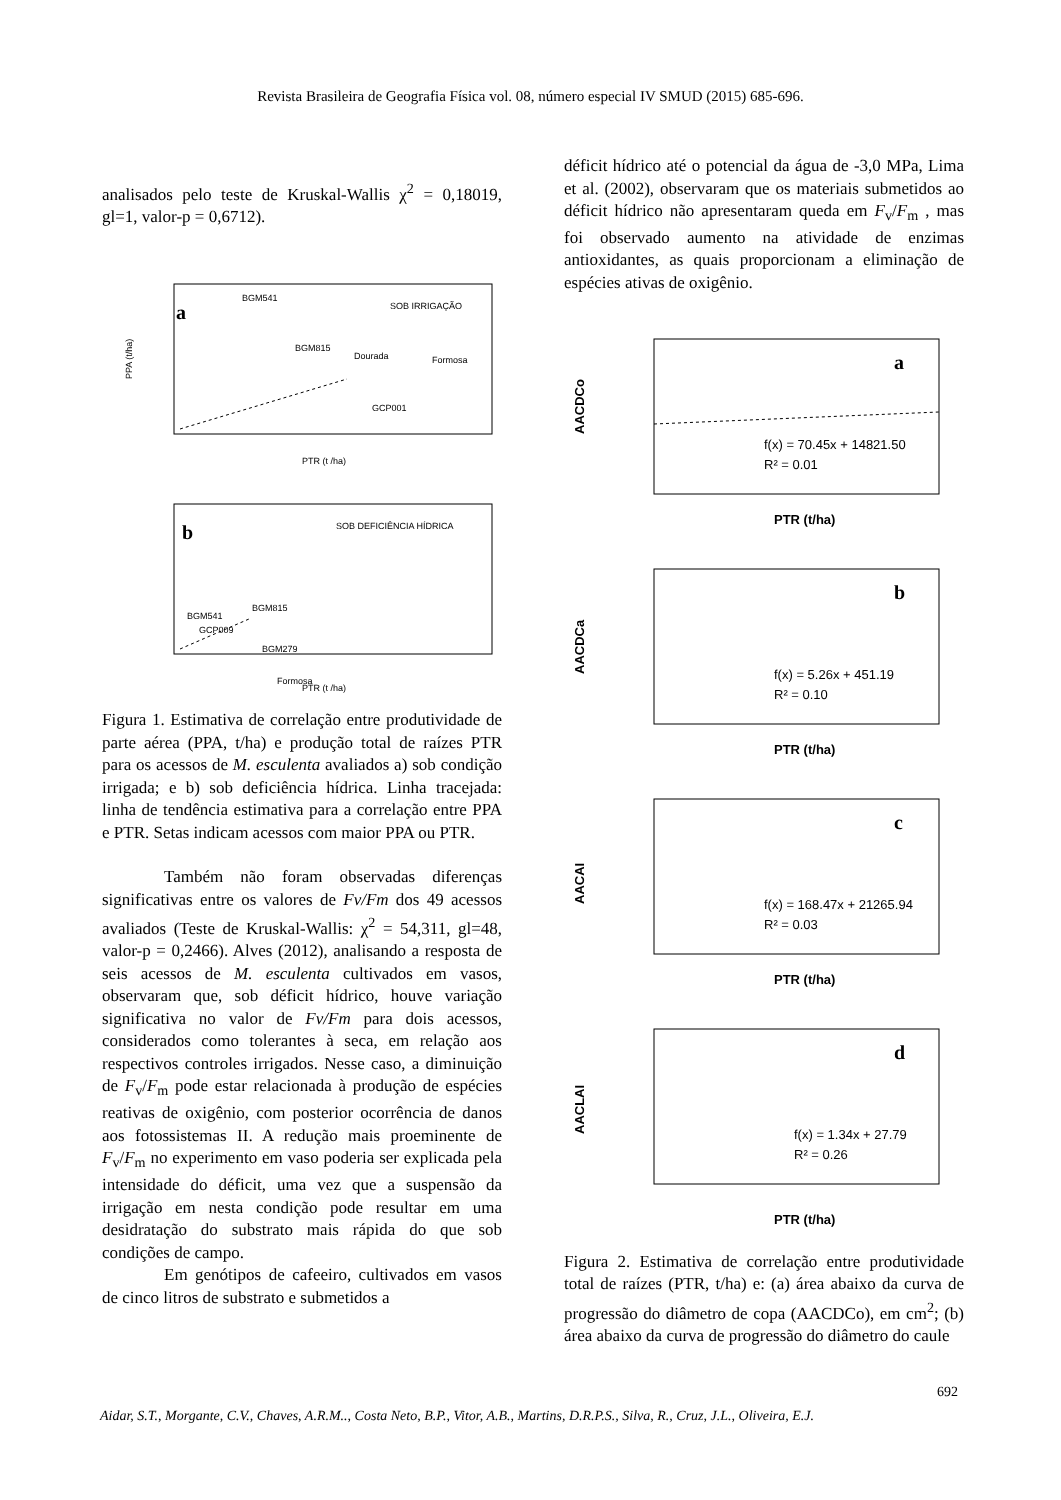Revista Brasileira de Geografia Física vol. 08, número especial IV SMUD (2015) 685-696.
analisados pelo teste de Kruskal-Wallis χ<sup>2</sup> = 0,18019, gl=1, valor-p = 0,6712).
a
SOB IRRIGAÇÃO
BGM541
BGM815
Dourada
Formosa
GCP001
PTR (t /ha)
PPA (t/ha)
b
SOB DEFICIÊNCIA HÍDRICA
BGM541
BGM815
GCP009
BGM279
Formosa
PTR (t /ha)
Figura 1. Estimativa de correlação entre produtividade de parte aérea (PPA, t/ha) e produção total de raízes PTR para os acessos de M. esculenta avaliados a) sob condição irrigada; e b) sob deficiência hídrica. Linha tracejada: linha de tendência estimativa para a correlação entre PPA e PTR. Setas indicam acessos com maior PPA ou PTR.
Também não foram observadas diferenças significativas entre os valores de Fv/Fm dos 49 acessos avaliados (Teste de Kruskal-Wallis: χ<sup>2</sup> = 54,311, gl=48, valor-p = 0,2466). Alves (2012), analisando a resposta de seis acessos de M. esculenta cultivados em vasos, observaram que, sob déficit hídrico, houve variação significativa no valor de Fv/Fm para dois acessos, considerados como tolerantes à seca, em relação aos respectivos controles irrigados. Nesse caso, a diminuição de F<sub>v</sub>/F<sub>m</sub> pode estar relacionada à produção de espécies reativas de oxigênio, com posterior ocorrência de danos aos fotossistemas II. A redução mais proeminente de F<sub>v</sub>/F<sub>m</sub> no experimento em vaso poderia ser explicada pela intensidade do déficit, uma vez que a suspensão da irrigação em nesta condição pode resultar em uma desidratação do substrato mais rápida do que sob condições de campo.
Em genótipos de cafeeiro, cultivados em vasos de cinco litros de substrato e submetidos a
déficit hídrico até o potencial da água de -3,0 MPa, Lima et al. (2002), observaram que os materiais submetidos ao déficit hídrico não apresentaram queda em F<sub>v</sub>/F<sub>m</sub> , mas foi observado aumento na atividade de enzimas antioxidantes, as quais proporcionam a eliminação de espécies ativas de oxigênio.
a
f(x) = 70.45x + 14821.50
R² = 0.01
PTR (t/ha)
AACDCo
b
f(x) = 5.26x + 451.19
R² = 0.10
PTR (t/ha)
AACDCa
c
f(x) = 168.47x + 21265.94
R² = 0.03
PTR (t/ha)
AACAI
d
f(x) = 1.34x + 27.79
R² = 0.26
PTR (t/ha)
AACLAI
Figura 2. Estimativa de correlação entre produtividade total de raízes (PTR, t/ha) e: (a) área abaixo da curva de progressão do diâmetro de copa (AACDCo), em cm<sup>2</sup>; (b) área abaixo da curva de progressão do diâmetro do caule
692
Aidar, S.T., Morgante, C.V., Chaves, A.R.M.., Costa Neto, B.P., Vitor, A.B., Martins, D.R.P.S., Silva, R., Cruz, J.L., Oliveira, E.J.